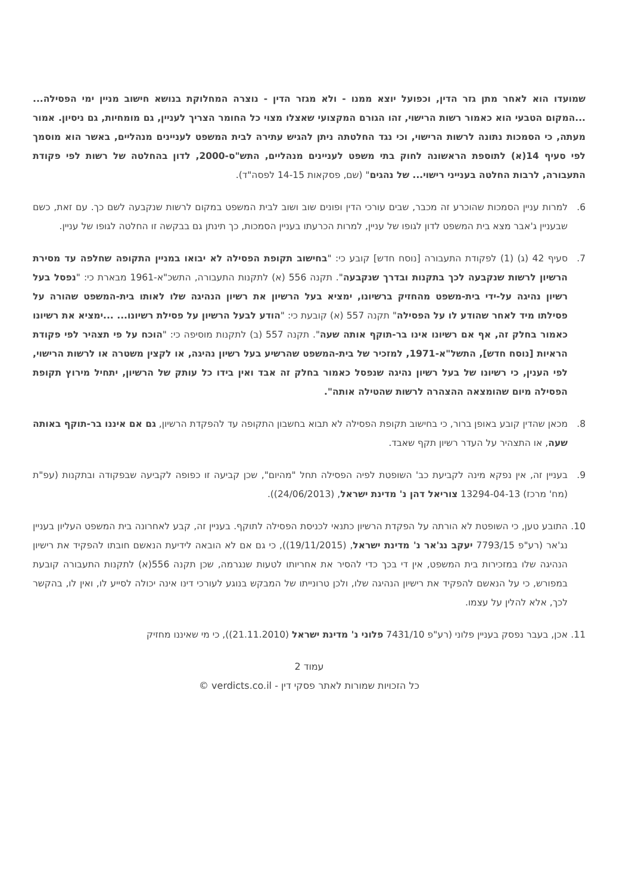שמועדו הוא לאחר מתן גזר הדין, וכפועל יוצא ממנו - ולא מגזר הדין - נוצרה המחלוקת בנושא חישוב מניין ימי הפסילה... ...המקום הטבעי הוא כאמור רשות הרישוי, זהו הגורם המקצועי שאצלו מצוי כל החומר הצריך לעניין, גם מומחיות, גם ניסיון. אמור מעתה, כי הסמכות נתונה לרשות הרישוי, וכי נגד החלטתה ניתן להגיש עתירה לבית המשפט לעניינים מנהליים, באשר הוא מוסמך לפי סעיף 14(א) לתוספת הראשונה לחוק בתי משפט לעניינים מנהליים, התש"ס-2000, לדון בהחלטה של רשות לפי פקודת התעבורה, לרבות החלטה בענייני רישוי... של נהגים" (שם, פסקאות 14-15 לפסה"ד).
6. למרות עניין הסמכות שהוכרע זה מכבר, שבים עורכי הדין ופונים שוב ושוב לבית המשפט במקום לרשות שנקבעה לשם כך. עם זאת, כשם שבעניין ג'אבר מצא בית המשפט לדון לגופו של עניין, למרות הכרעתו בעניין הסמכות, כך תינתן גם בבקשה זו החלטה לגופו של עניין.
7. סעיף 42 (ג) (1) לפקודת התעבורה [נוסח חדש] קובע כי: "בחישוב תקופת הפסילה לא יבואו במניין התקופה שחלפה עד מסירת הרשיון לרשות שנקבעה לכך בתקנות ובדרך שנקבעה". תקנה 556 (א) לתקנות התעבורה, התשכ"א-1961 מבארת כי: "נפסל בעל רשיון נהיגה על-ידי בית-משפט מהחזיק ברשיונו, ימציא בעל הרשיון את רשיון הנהיגה שלו לאותו בית-המשפט שהורה על פסילתו מיד לאחר שהודע לו על הפסילה" תקנה 557 (א) קובעת כי: "הודע לבעל הרשיון על פסילת רשיונו... ...ימציא את רשיונו כאמור בחלק זה, אף אם רשיונו אינו בר-תוקף אותה שעה". תקנה 557 (ב) לתקנות מוסיפה כי: "הוכח על פי תצהיר לפי פקודת הראיות [נוסח חדש], התשל"א-1971, למזכיר של בית-המשפט שהרשיע בעל רשיון נהיגה, או לקצין משטרה או לרשות הרישוי, לפי הענין, כי רשיונו של בעל רשיון נהיגה שנפסל כאמור בחלק זה אבד ואין בידו כל עותק של הרשיון, יתחיל מירוץ תקופת הפסילה מיום שהומצאה ההצהרה לרשות שהטילה אותה".
8. מכאן שהדין קובע באופן ברור, כי בחישוב תקופת הפסילה לא תבוא בחשבון התקופה עד להפקדת הרשיון, גם אם איננו בר-תוקף באותה שעה, או התצהיר על העדר רשיון תקף שאבד.
9. בעניין זה, אין נפקא מינה לקביעת כב' השופטת לפיה הפסילה תחל "מהיום", שכן קביעה זו כפופה לקביעה שבפקודה ובתקנות (עפ"ת (מח' מרכז) 13294-04-13 צוריאל דהן נ' מדינת ישראל, (24/06/2013)).
10. התובע טען, כי השופטת לא הורתה על הפקדת הרשיון כתנאי לכניסת הפסילה לתוקף. בעניין זה, קבע לאחרונה בית המשפט העליון בעניין נג'אר (רע"פ 7793/15 יעקב נג'אר נ' מדינת ישראל, (19/11/2015)), כי גם אם לא הובאה לידיעת הנאשם חובתו להפקיד את רישיון הנהיגה שלו במזכירות בית המשפט, אין די בכך כדי להסיר את אחריותו לטעות שנגרמה, שכן תקנה 556(א) לתקנות התעבורה קובעת במפורש, כי על הנאשם להפקיד את רישיון הנהיגה שלו, ולכן טרונייתו של המבקש בנוגע לעורכי דינו אינה יכולה לסייע לו, ואין לו, בהקשר לכך, אלא להלין על עצמו.
11. אכן, בעבר נפסק בעניין פלוני (רע"פ 7431/10 פלוני נ' מדינת ישראל (21.11.2010)), כי מי שאיננו מחזיק
עמוד 2
כל הזכויות שמורות לאתר פסקי דין - verdicts.co.il ©